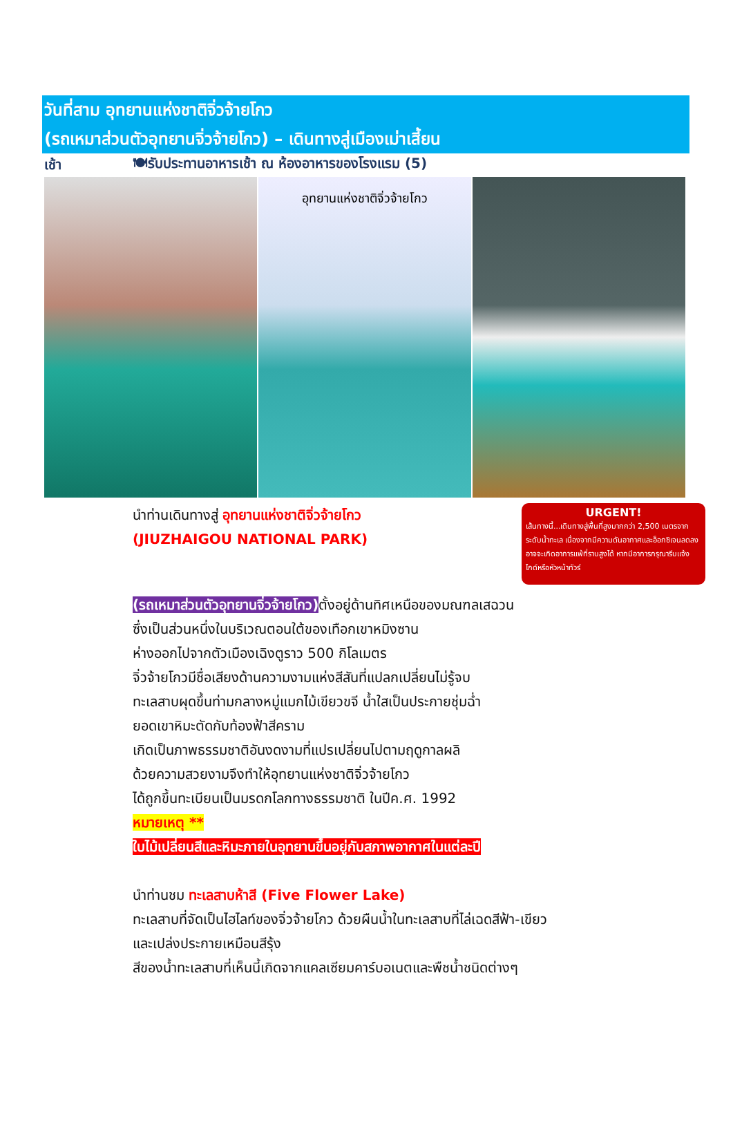วันที่สาม อุทยานแห่งชาติจิ่วจ้ายโกว
(รถเหมาส่วนตัวอุทยานจิ่วจ้ายโกว) – เดินทางสู่เมืองเม่าเสี้ยน
เช้า 🍽รับประทานอาหารเช้า ณ ห้องอาหารของโรงแรม (5)
อุทยานแห่งชาติจิ่วจ้ายโกว
นำท่านเดินทางสู่ อุทยานแห่งชาติจิ่วจ้ายโกว
(JIUZHAIGOU NATIONAL PARK)
URGENT!
เส้นทางนี้...เดินทางสู่พื้นที่สูงมากกว่า 2,500 เมตรจากระดับน้ำทะเล เนื่องจากมีความดันอากาศและอ็อกซิเจนลดลง อาจจะเกิดอาการแพ้ที่ราบสูงได้ หากมีอาการกรุณารีบแจ้งไกด์หรือหัวหน้าทัวร์
(รถเหมาส่วนตัวอุทยานจิ่วจ้ายโกว) ตั้งอยู่ด้านทิศเหนือของมณฑลเสฉวน
ซึ่งเป็นส่วนหนึ่งในบริเวณตอนใต้ของเทือกเขาหมิงซาน
ห่างออกไปจากตัวเมืองเฉิงตูราว 500 กิโลเมตร
จิ่วจ้ายโกวมีชื่อเสียงด้านความงามแห่งสีสันที่แปลกเปลี่ยนไม่รู้จบ
ทะเลสาบผุดขึ้นท่ามกลางหมู่แมกไม้เขียวขจี น้ำใสเป็นประกายชุ่มฉ่ำ
ยอดเขาหิมะตัดกับท้องฟ้าสีคราม
เกิดเป็นภาพธรรมชาติอันงดงามที่แปรเปลี่ยนไปตามฤดูกาลผลิ
ด้วยความสวยงามจึงทำให้อุทยานแห่งชาติจิ่วจ้ายโกว
ได้ถูกขึ้นทะเบียนเป็นมรดกโลกทางธรรมชาติ ในปีค.ศ. 1992
หมายเหตุ **
ใบไม้เปลี่ยนสีและหิมะภายในอุทยานขึ้นอยู่กับสภาพอากาศในแต่ละปี
นำท่านชม ทะเลสาบห้าสี (Five Flower Lake)
ทะเลสาบที่จัดเป็นไฮไลท์ของจิ่วจ้ายโกว ด้วยผืนน้ำในทะเลสาบที่ไล่เฉดสีฟ้า-เขียว
และเปล่งประกายเหมือนสีรุ้ง
สีของน้ำทะเลสาบที่เห็นนี้เกิดจากแคลเซียมคาร์บอเนตและพืชน้ำชนิดต่างๆ